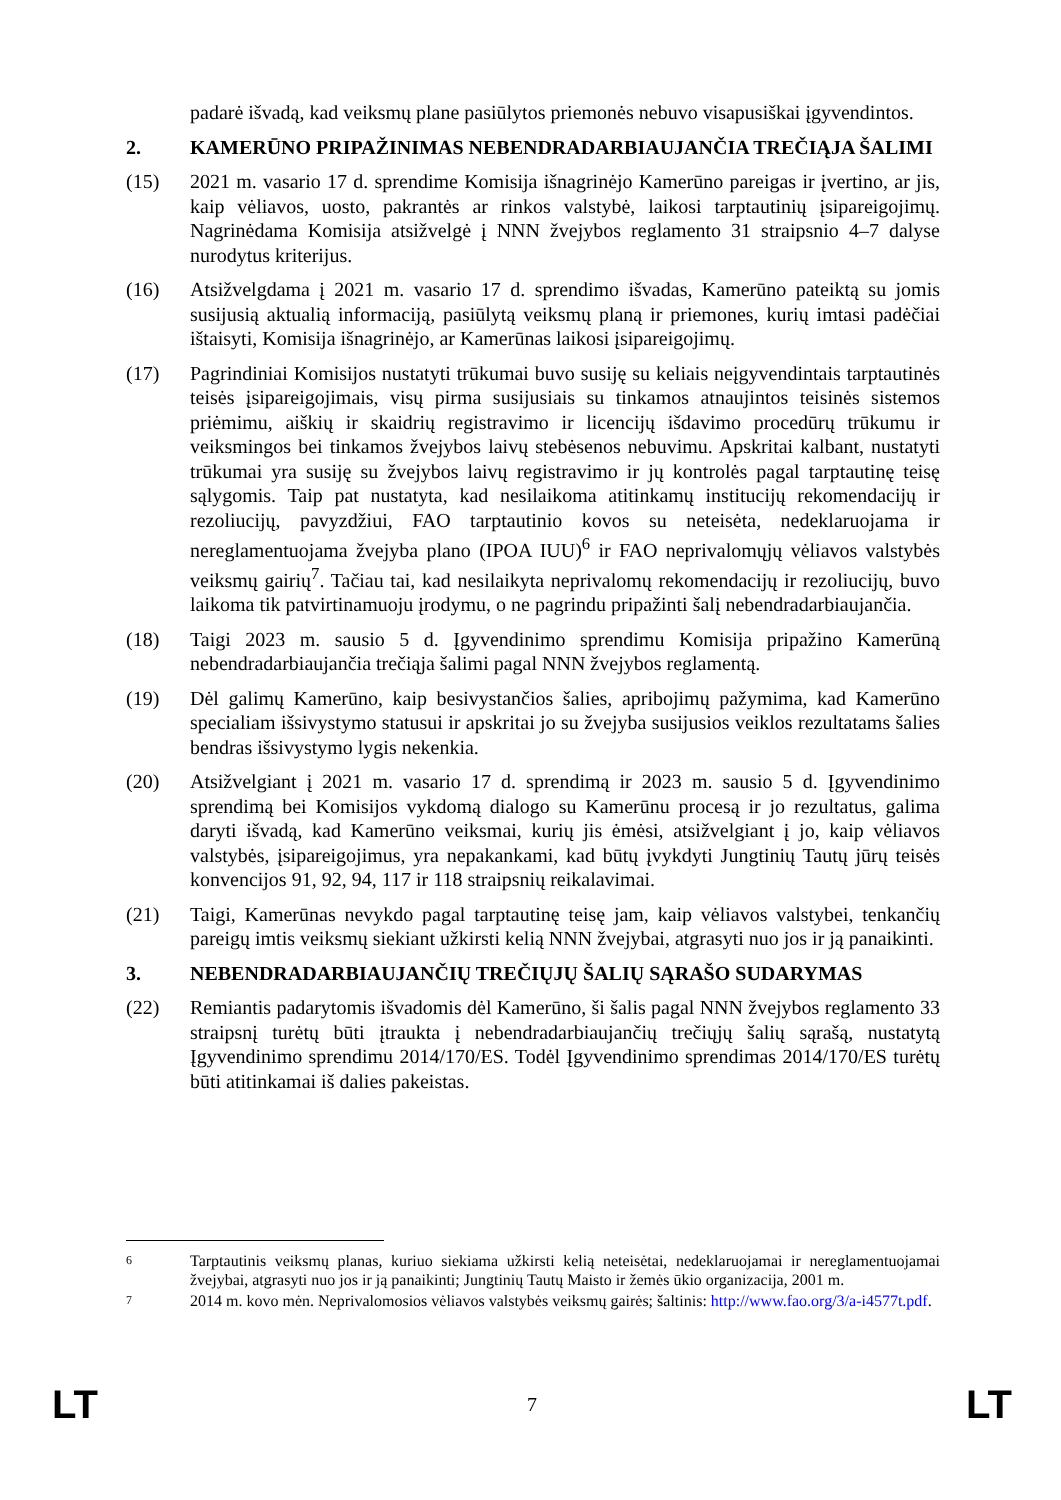padarė išvadą, kad veiksmų plane pasiūlytos priemonės nebuvo visapusiškai įgyvendintos.
2. KAMERŪNO PRIPAŽINIMAS NEBENDRADARBIAUJANČIA TREČIĄJA ŠALIMI
(15) 2021 m. vasario 17 d. sprendime Komisija išnagrinėjo Kamerūno pareigas ir įvertino, ar jis, kaip vėliavos, uosto, pakrantės ar rinkos valstybė, laikosi tarptautinių įsipareigojimų. Nagrinėdama Komisija atsižvelgė į NNN žvejybos reglamento 31 straipsnio 4–7 dalyse nurodytus kriterijus.
(16) Atsižvelgdama į 2021 m. vasario 17 d. sprendimo išvadas, Kamerūno pateiktą su jomis susijusią aktualią informaciją, pasiūlytą veiksmų planą ir priemones, kurių imtasi padėčiai ištaisyti, Komisija išnagrinėjo, ar Kamerūnas laikosi įsipareigojimų.
(17) Pagrindiniai Komisijos nustatyti trūkumai buvo susiję su keliais neįgyvendintais tarptautinės teisės įsipareigojimais, visų pirma susijusiais su tinkamos atnaujintos teisinės sistemos priėmimu, aiškių ir skaidrių registravimo ir licencijų išdavimo procedūrų trūkumu ir veiksmingos bei tinkamos žvejybos laivų stebėsenos nebuvimu. Apskritai kalbant, nustatyti trūkumai yra susiję su žvejybos laivų registravimo ir jų kontrolės pagal tarptautinę teisę sąlygomis. Taip pat nustatyta, kad nesilaikoma atitinkamų institucijų rekomendacijų ir rezoliucijų, pavyzdžiui, FAO tarptautinio kovos su neteisėta, nedeklaruojama ir nereglamentuojama žvejyba plano (IPOA IUU)<sup>6</sup> ir FAO neprivalomųjų vėliavos valstybės veiksmų gairių<sup>7</sup>. Tačiau tai, kad nesilaikyta neprivalomų rekomendacijų ir rezoliucijų, buvo laikoma tik patvirtinamuoju įrodymu, o ne pagrindu pripažinti šalį nebendradarbiaujančia.
(18) Taigi 2023 m. sausio 5 d. Įgyvendinimo sprendimu Komisija pripažino Kamerūną nebendradarbiaujančia trečiąja šalimi pagal NNN žvejybos reglamentą.
(19) Dėl galimų Kamerūno, kaip besivystančios šalies, apribojimų pažymima, kad Kamerūno specialiam išsivystymo statusui ir apskritai jo su žvejyba susijusios veiklos rezultatams šalies bendras išsivystymo lygis nekenkia.
(20) Atsižvelgiant į 2021 m. vasario 17 d. sprendimą ir 2023 m. sausio 5 d. Įgyvendinimo sprendimą bei Komisijos vykdomą dialogo su Kamerūnu procesą ir jo rezultatus, galima daryti išvadą, kad Kamerūno veiksmai, kurių jis ėmėsi, atsižvelgiant į jo, kaip vėliavos valstybės, įsipareigojimus, yra nepakankami, kad būtų įvykdyti Jungtinių Tautų jūrų teisės konvencijos 91, 92, 94, 117 ir 118 straipsnių reikalavimai.
(21) Taigi, Kamerūnas nevykdo pagal tarptautinę teisę jam, kaip vėliavos valstybei, tenkančių pareigų imtis veiksmų siekiant užkirsti kelią NNN žvejybai, atgrasyti nuo jos ir ją panaikinti.
3. NEBENDRADARBIAUJANČIŲ TREČIŲJŲ ŠALIŲ SĄRAŠO SUDARYMAS
(22) Remiantis padarytomis išvadomis dėl Kamerūno, ši šalis pagal NNN žvejybos reglamento 33 straipsnį turėtų būti įtraukta į nebendradarbiaujančių trečiųjų šalių sąrašą, nustatytą Įgyvendinimo sprendimu 2014/170/ES. Todėl Įgyvendinimo sprendimas 2014/170/ES turėtų būti atitinkamai iš dalies pakeistas.
6 Tarptautinis veiksmų planas, kuriuo siekiama užkirsti kelią neteisėtai, nedeklaruojamai ir nereglamentuojamai žvejybai, atgrasyti nuo jos ir ją panaikinti; Jungtinių Tautų Maisto ir žemės ūkio organizacija, 2001 m.
7 2014 m. kovo mėn. Neprivalomosios vėliavos valstybės veiksmų gairės; šaltinis: http://www.fao.org/3/a-i4577t.pdf.
LT 7 LT